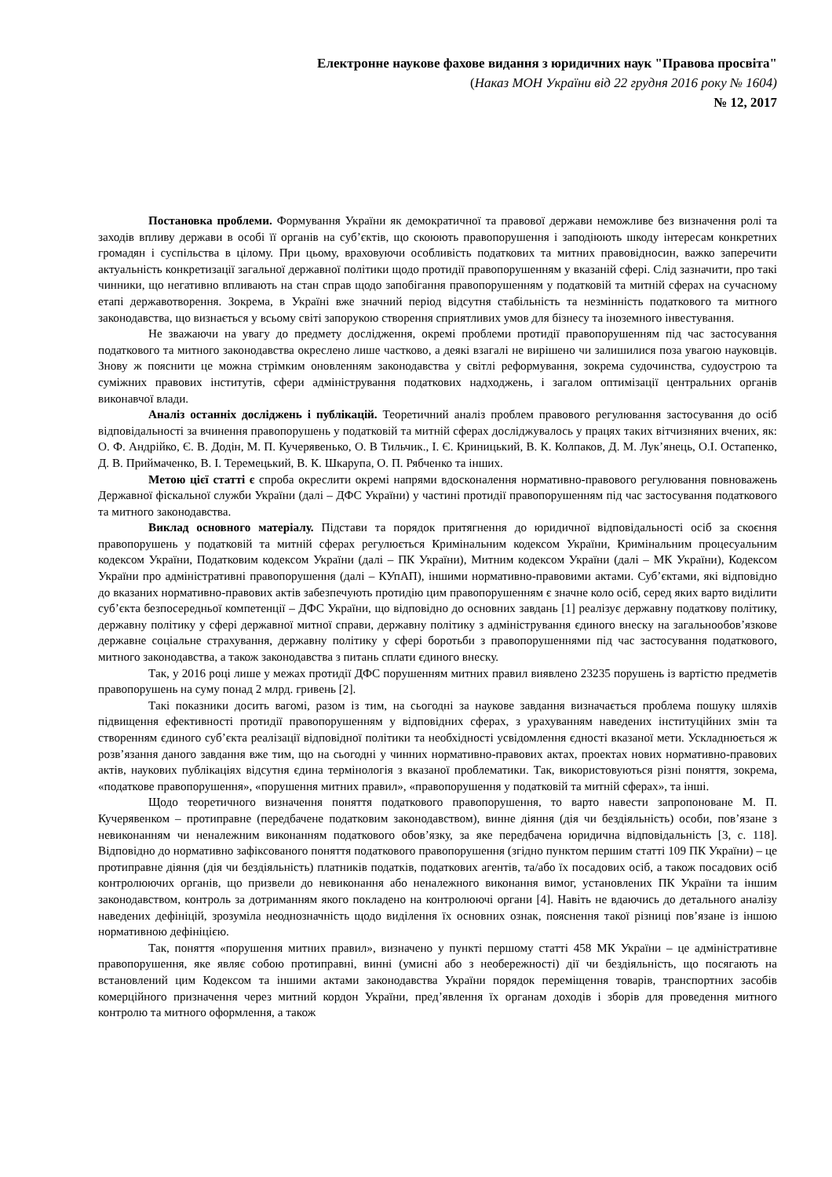Електронне наукове фахове видання з юридичних наук "Правова просвіта"
(Наказ МОН України від 22 грудня 2016 року № 1604)
№ 12, 2017
Постановка проблеми. Формування України як демократичної та правової держави неможливе без визначення ролі та заходів впливу держави в особі її органів на суб’єктів, що скоюють правопорушення і заподіюють шкоду інтересам конкретних громадян і суспільства в цілому. При цьому, враховуючи особливість податкових та митних правовідносин, важко заперечити актуальність конкретизації загальної державної політики щодо протидії правопорушенням у вказаній сфері. Слід зазначити, про такі чинники, що негативно впливають на стан справ щодо запобігання правопорушенням у податковій та митній сферах на сучасному етапі державотворення. Зокрема, в Україні вже значний період відсутня стабільність та незмінність податкового та митного законодавства, що визнається у всьому світі запорукою створення сприятливих умов для бізнесу та іноземного інвестування.
Не зважаючи на увагу до предмету дослідження, окремі проблеми протидії правопорушенням під час застосування податкового та митного законодавства окреслено лише частково, а деякі взагалі не вирішено чи залишилися поза увагою науковців. Знову ж пояснити це можна стрімким оновленням законодавства у світлі реформування, зокрема судочинства, судоустрою та суміжних правових інститутів, сфери адміністрування податкових надходжень, і загалом оптимізації центральних органів виконавчої влади.
Аналіз останніх досліджень і публікацій. Теоретичний аналіз проблем правового регулювання застосування до осіб відповідальності за вчинення правопорушень у податковій та митній сферах досліджувалось у працях таких вітчизняних вчених, як: О. Ф. Андрійко, Є. В. Додін, М. П. Кучерявенько, О. В Тильчик., І. Є. Криницький, В. К. Колпаков, Д. М. Лук’янець, О.І. Остапенко, Д. В. Приймаченко, В. І. Теремецький, В. К. Шкарупа, О. П. Рябченко та інших.
Метою цієї статті є спроба окреслити окремі напрями вдосконалення нормативно-правового регулювання повноважень Державної фіскальної служби України (далі – ДФС України) у частині протидії правопорушенням під час застосування податкового та митного законодавства.
Виклад основного матеріалу. Підстави та порядок притягнення до юридичної відповідальності осіб за скоєння правопорушень у податковій та митній сферах регулюється Кримінальним кодексом України, Кримінальним процесуальним кодексом України, Податковим кодексом України (далі – ПК України), Митним кодексом України (далі – МК України), Кодексом України про адміністративні правопорушення (далі – КУпАП), іншими нормативно-правовими актами. Суб’єктами, які відповідно до вказаних нормативно-правових актів забезпечують протидію цим правопорушенням є значне коло осіб, серед яких варто виділити суб’єкта безпосередньої компетенції – ДФС України, що відповідно до основних завдань [1] реалізує державну податкову політику, державну політику у сфері державної митної справи, державну політику з адміністрування єдиного внеску на загальнообов’язкове державне соціальне страхування, державну політику у сфері боротьби з правопорушеннями під час застосування податкового, митного законодавства, а також законодавства з питань сплати єдиного внеску.
Так, у 2016 році лише у межах протидії ДФС порушенням митних правил виявлено 23235 порушень із вартістю предметів правопорушень на суму понад 2 млрд. гривень [2].
Такі показники досить вагомі, разом із тим, на сьогодні за наукове завдання визначається проблема пошуку шляхів підвищення ефективності протидії правопорушенням у відповідних сферах, з урахуванням наведених інституційних змін та створенням єдиного суб’єкта реалізації відповідної політики та необхідності усвідомлення єдності вказаної мети. Ускладнюється ж розв’язання даного завдання вже тим, що на сьогодні у чинних нормативно-правових актах, проектах нових нормативно-правових актів, наукових публікаціях відсутня єдина термінологія з вказаної проблематики. Так, використовуються різні поняття, зокрема, «податкове правопорушення», «порушення митних правил», «правопорушення у податковій та митній сферах», та інші.
Щодо теоретичного визначення поняття податкового правопорушення, то варто навести запропоноване М. П. Кучерявенком – протиправне (передбачене податковим законодавством), винне діяння (дія чи бездіяльність) особи, пов’язане з невиконанням чи неналежним виконанням податкового обов’язку, за яке передбачена юридична відповідальність [3, с. 118]. Відповідно до нормативно зафіксованого поняття податкового правопорушення (згідно пунктом першим статті 109 ПК України) – це протиправне діяння (дія чи бездіяльність) платників податків, податкових агентів, та/або їх посадових осіб, а також посадових осіб контролюючих органів, що призвели до невиконання або неналежного виконання вимог, установлених ПК України та іншим законодавством, контроль за дотриманням якого покладено на контролюючі органи [4]. Навіть не вдаючись до детального аналізу наведених дефініцій, зрозуміла неоднозначність щодо виділення їх основних ознак, пояснення такої різниці пов’язане із іншою нормативною дефініцією.
Так, поняття «порушення митних правил», визначено у пункті першому статті 458 МК України – це адміністративне правопорушення, яке являє собою протиправні, винні (умисні або з необережності) дії чи бездіяльність, що посягають на встановлений цим Кодексом та іншими актами законодавства України порядок переміщення товарів, транспортних засобів комерційного призначення через митний кордон України, пред’явлення їх органам доходів і зборів для проведення митного контролю та митного оформлення, а також